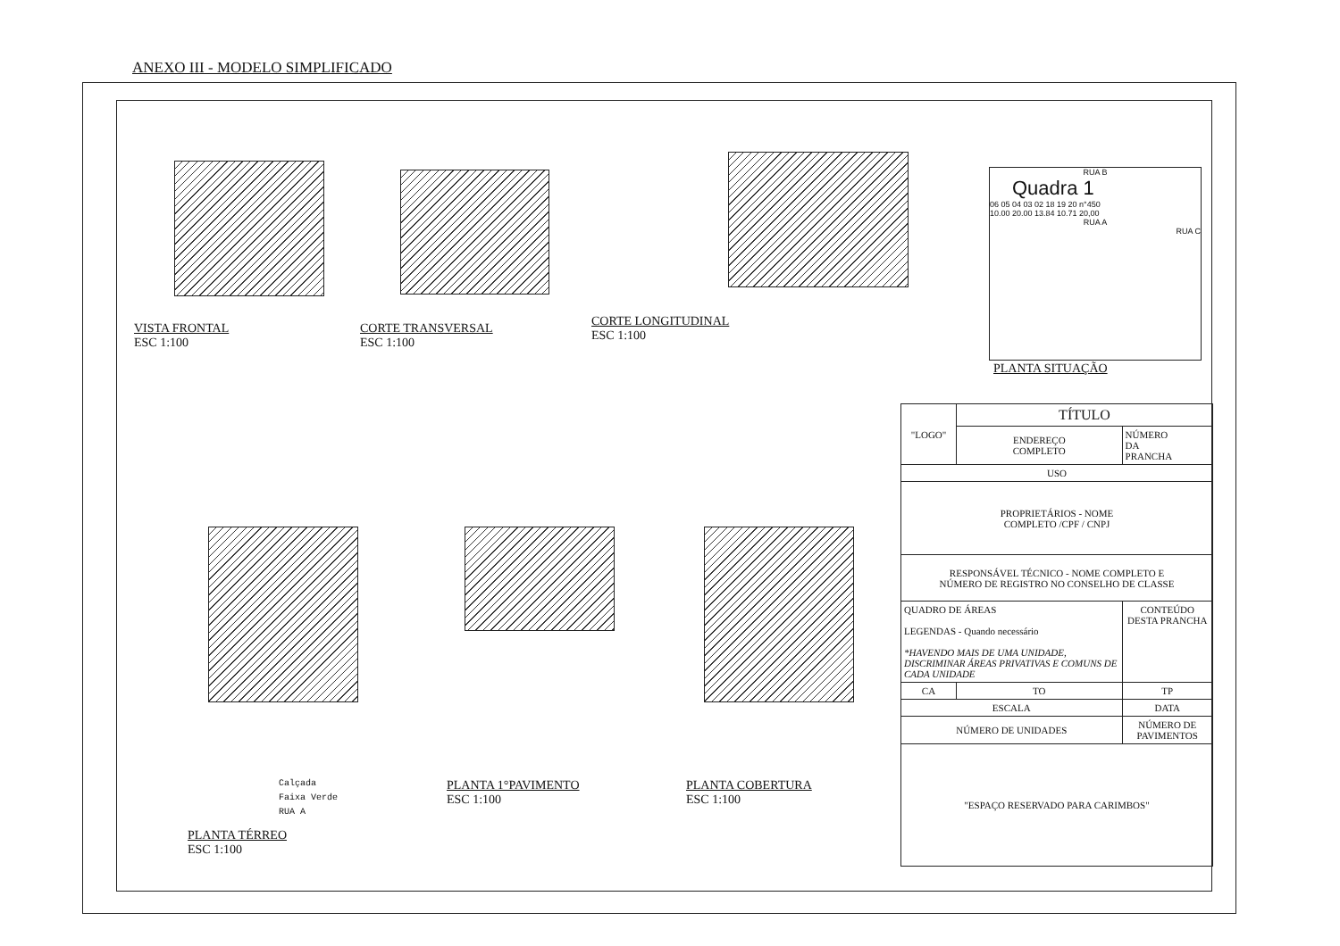ANEXO III - MODELO SIMPLIFICADO
VISTA FRONTAL
ESC 1:100
CORTE TRANSVERSAL
ESC 1:100
CORTE LONGITUDINAL
ESC 1:100
RUA B
Quadra 1
06 05 04 03 02 18 19 20 n°450
10.00 20.00 13.84 10.71 20,00
RUA A
RUA C
PLANTA SITUAÇÃO
Calçada
Faixa Verde
RUA A
PLANTA TÉRREO
ESC 1:100
PLANTA 1°PAVIMENTO
ESC 1:100
PLANTA COBERTURA
ESC 1:100
| "LOGO" | TÍTULO | |
| | ENDEREÇO COMPLETO | NÚMERO DA PRANCHA |
| USO | | |
| PROPRIETÁRIOS - NOME COMPLETO /CPF / CNPJ | | |
| RESPONSÁVEL TÉCNICO - NOME COMPLETO E NÚMERO DE REGISTRO NO CONSELHO DE CLASSE | | |
| QUADRO DE ÁREAS LEGENDAS - Quando necessário *HAVENDO MAIS DE UMA UNIDADE, DISCRIMINAR ÁREAS PRIVATIVAS E COMUNS DE CADA UNIDADE | | CONTEÚDO DESTA PRANCHA |
| CA | TO | TP |
| ESCALA | | DATA |
| NÚMERO DE UNIDADES | | NÚMERO DE PAVIMENTOS |
| "ESPAÇO RESERVADO PARA CARIMBOS" | | |